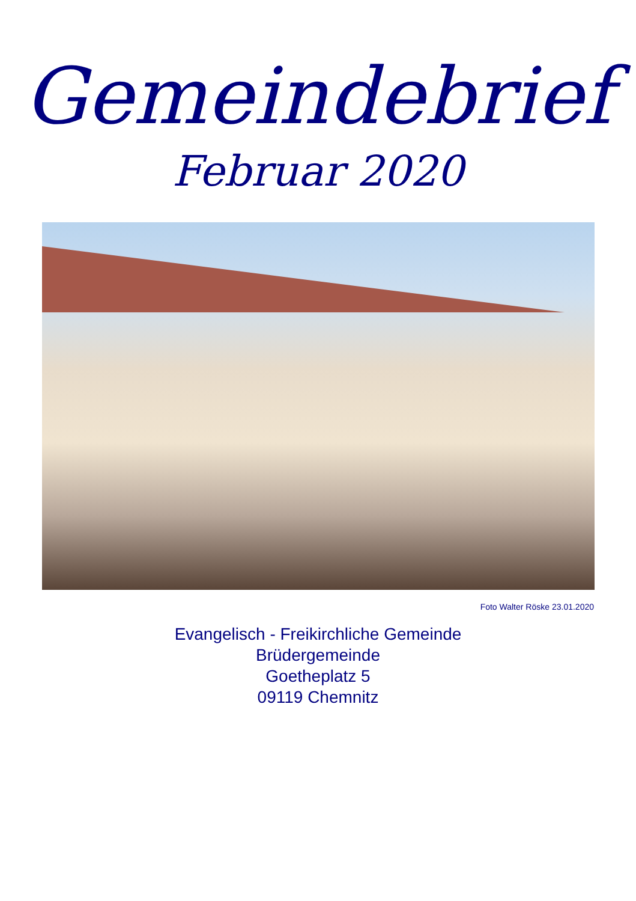Gemeindebrief
Februar 2020
Foto Walter Röske 23.01.2020
Evangelisch - Freikirchliche Gemeinde
Brüdergemeinde
Goetheplatz 5
09119 Chemnitz